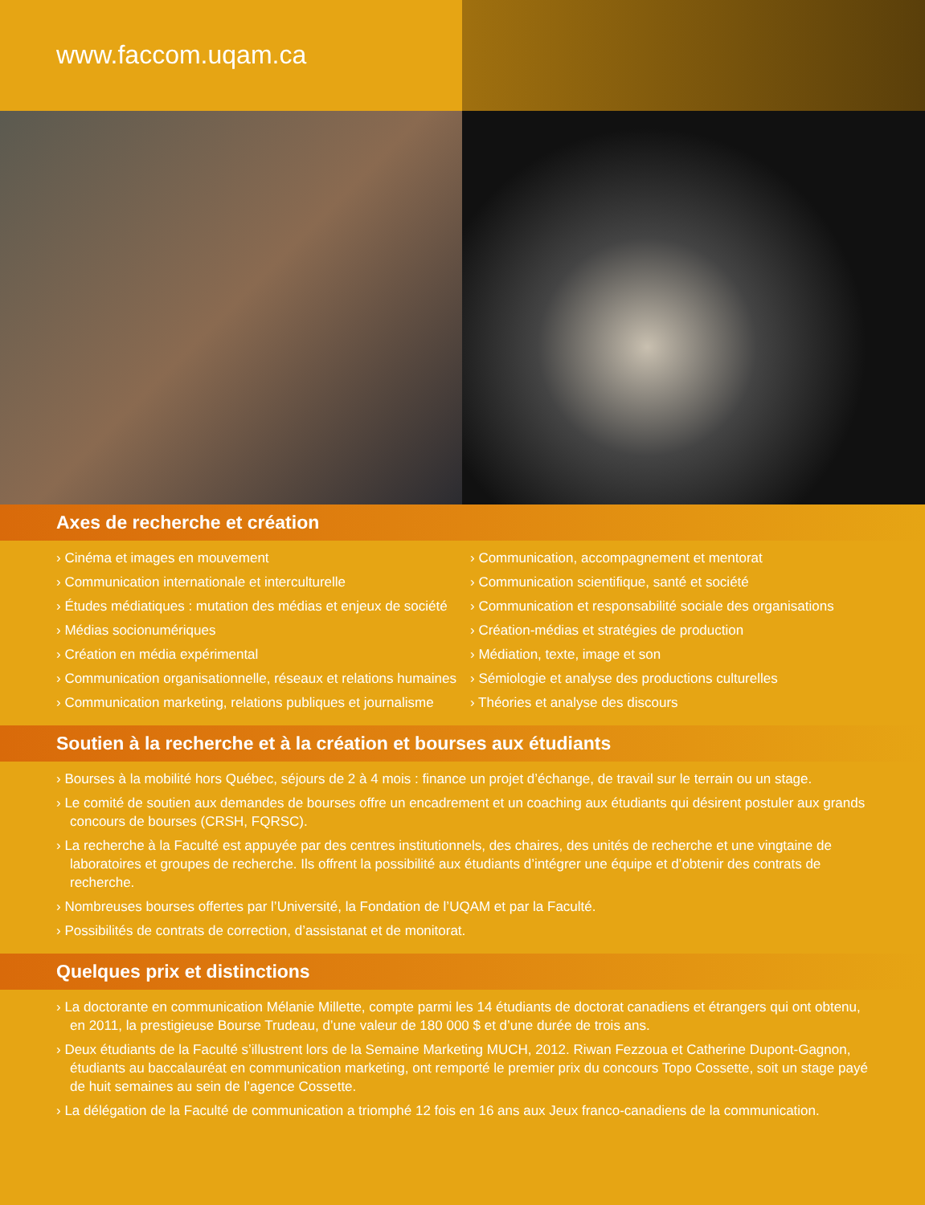www.faccom.uqam.ca
Axes de recherche et création
› Cinéma et images en mouvement
› Communication internationale et interculturelle
› Études médiatiques : mutation des médias et enjeux de société
› Médias socionumériques
› Création en média expérimental
› Communication organisationnelle, réseaux et relations humaines
› Communication marketing, relations publiques et journalisme
› Communication, accompagnement et mentorat
› Communication scientifique, santé et société
› Communication et responsabilité sociale des organisations
› Création-médias et stratégies de production
› Médiation, texte, image et son
› Sémiologie et analyse des productions culturelles
› Théories et analyse des discours
Soutien à la recherche et à la création et bourses aux étudiants
› Bourses à la mobilité hors Québec, séjours de 2 à 4 mois : finance un projet d’échange, de travail sur le terrain ou un stage.
› Le comité de soutien aux demandes de bourses offre un encadrement et un coaching aux étudiants qui désirent postuler aux grands concours de bourses (CRSH, FQRSC).
› La recherche à la Faculté est appuyée par des centres institutionnels, des chaires, des unités de recherche et une vingtaine de laboratoires et groupes de recherche. Ils offrent la possibilité aux étudiants d’intégrer une équipe et d’obtenir des contrats de recherche.
› Nombreuses bourses offertes par l’Université, la Fondation de l’UQAM et par la Faculté.
› Possibilités de contrats de correction, d’assistanat et de monitorat.
Quelques prix et distinctions
› La doctorante en communication Mélanie Millette, compte parmi les 14 étudiants de doctorat canadiens et étrangers qui ont obtenu, en 2011, la prestigieuse Bourse Trudeau, d’une valeur de 180 000 $ et d’une durée de trois ans.
› Deux étudiants de la Faculté s’illustrent lors de la Semaine Marketing MUCH, 2012. Riwan Fezzoua et Catherine Dupont-Gagnon, étudiants au baccalauréat en communication marketing, ont remporté le premier prix du concours Topo Cossette, soit un stage payé de huit semaines au sein de l’agence Cossette.
› La délégation de la Faculté de communication a triomphé 12 fois en 16 ans aux Jeux franco-canadiens de la communication.